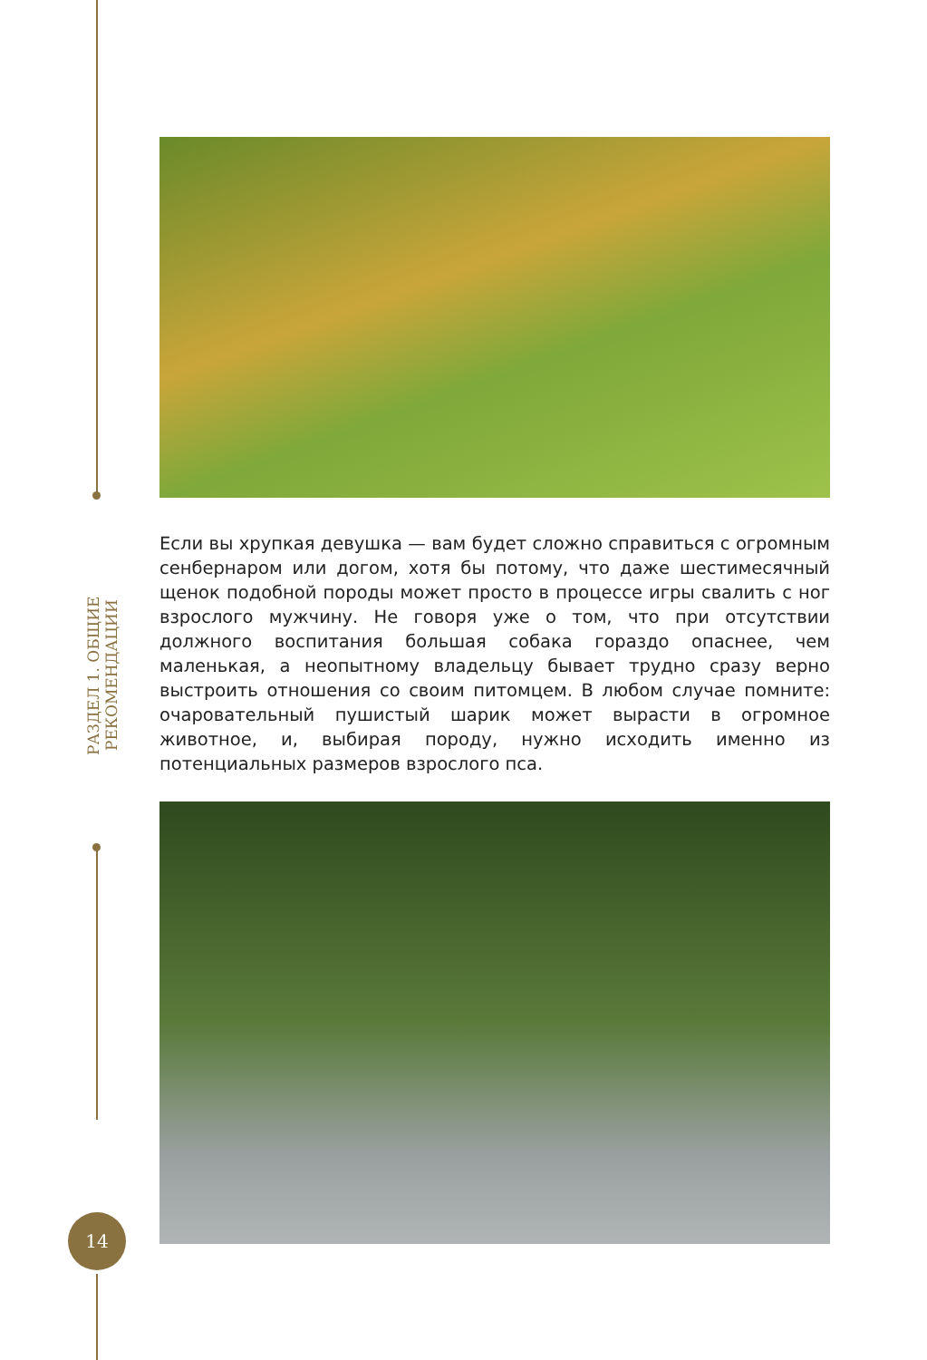РАЗДЕЛ 1. ОБЩИЕ РЕКОМЕНДАЦИИ
Если вы хрупкая девушка — вам будет сложно справиться с огромным сенбернаром или догом, хотя бы потому, что даже шестимесячный щенок подобной породы может просто в процессе игры свалить с ног взрослого мужчину. Не говоря уже о том, что при отсутствии должного воспитания большая собака гораздо опаснее, чем маленькая, а неопытному владельцу бывает трудно сразу верно выстроить отношения со своим питомцем. В любом случае помните: очаровательный пушистый шарик может вырасти в огромное животное, и, выбирая породу, нужно исходить именно из потенциальных размеров взрослого пса.
14